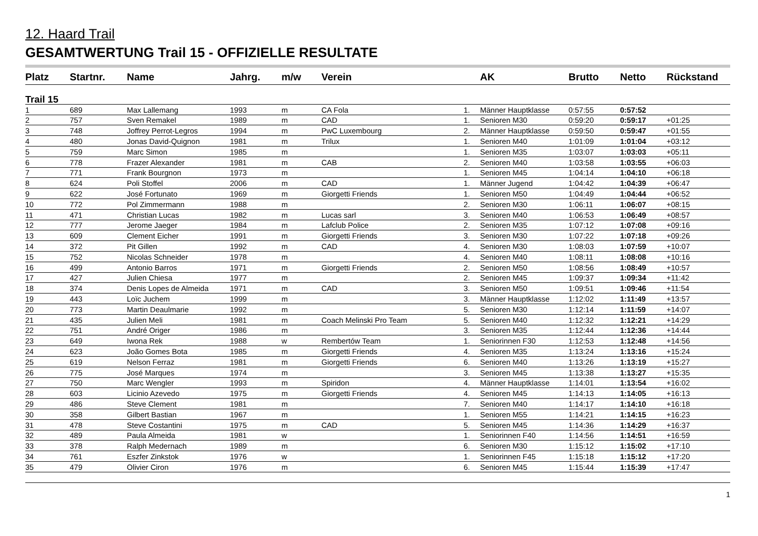12. Haard Trail
GESAMTWERTUNG Trail 15 - OFFIZIELLE RESULTATE
| Platz | Startnr. | Name | Jahrg. | m/w | Verein | | AK | Brutto | Netto | Rückstand |
| --- | --- | --- | --- | --- | --- | --- | --- | --- | --- | --- |
| Trail 15 | | | | | | | | | | |
| 1 | 689 | Max Lallemang | 1993 | m | CA Fola | 1. | Männer Hauptklasse | 0:57:55 | 0:57:52 | |
| 2 | 757 | Sven Remakel | 1989 | m | CAD | 1. | Senioren M30 | 0:59:20 | 0:59:17 | +01:25 |
| 3 | 748 | Joffrey Perrot-Legros | 1994 | m | PwC Luxembourg | 2. | Männer Hauptklasse | 0:59:50 | 0:59:47 | +01:55 |
| 4 | 480 | Jonas David-Quignon | 1981 | m | Trilux | 1. | Senioren M40 | 1:01:09 | 1:01:04 | +03:12 |
| 5 | 759 | Marc Simon | 1985 | m | | 1. | Senioren M35 | 1:03:07 | 1:03:03 | +05:11 |
| 6 | 778 | Frazer Alexander | 1981 | m | CAB | 2. | Senioren M40 | 1:03:58 | 1:03:55 | +06:03 |
| 7 | 771 | Frank Bourgnon | 1973 | m | | 1. | Senioren M45 | 1:04:14 | 1:04:10 | +06:18 |
| 8 | 624 | Poli Stoffel | 2006 | m | CAD | 1. | Männer Jugend | 1:04:42 | 1:04:39 | +06:47 |
| 9 | 622 | José Fortunato | 1969 | m | Giorgetti Friends | 1. | Senioren M50 | 1:04:49 | 1:04:44 | +06:52 |
| 10 | 772 | Pol Zimmermann | 1988 | m | | 2. | Senioren M30 | 1:06:11 | 1:06:07 | +08:15 |
| 11 | 471 | Christian Lucas | 1982 | m | Lucas sarl | 3. | Senioren M40 | 1:06:53 | 1:06:49 | +08:57 |
| 12 | 777 | Jerome Jaeger | 1984 | m | Lafclub Police | 2. | Senioren M35 | 1:07:12 | 1:07:08 | +09:16 |
| 13 | 609 | Clement Eicher | 1991 | m | Giorgetti Friends | 3. | Senioren M30 | 1:07:22 | 1:07:18 | +09:26 |
| 14 | 372 | Pit Gillen | 1992 | m | CAD | 4. | Senioren M30 | 1:08:03 | 1:07:59 | +10:07 |
| 15 | 752 | Nicolas Schneider | 1978 | m | | 4. | Senioren M40 | 1:08:11 | 1:08:08 | +10:16 |
| 16 | 499 | Antonio Barros | 1971 | m | Giorgetti Friends | 2. | Senioren M50 | 1:08:56 | 1:08:49 | +10:57 |
| 17 | 427 | Julien Chiesa | 1977 | m | | 2. | Senioren M45 | 1:09:37 | 1:09:34 | +11:42 |
| 18 | 374 | Denis Lopes de Almeida | 1971 | m | CAD | 3. | Senioren M50 | 1:09:51 | 1:09:46 | +11:54 |
| 19 | 443 | Loïc Juchem | 1999 | m | | 3. | Männer Hauptklasse | 1:12:02 | 1:11:49 | +13:57 |
| 20 | 773 | Martin Deaulmarie | 1992 | m | | 5. | Senioren M30 | 1:12:14 | 1:11:59 | +14:07 |
| 21 | 435 | Julien Meli | 1981 | m | Coach Melinski Pro Team | 5. | Senioren M40 | 1:12:32 | 1:12:21 | +14:29 |
| 22 | 751 | André Origer | 1986 | m | | 3. | Senioren M35 | 1:12:44 | 1:12:36 | +14:44 |
| 23 | 649 | Iwona Rek | 1988 | w | Rembertów Team | 1. | Seniorinnen F30 | 1:12:53 | 1:12:48 | +14:56 |
| 24 | 623 | João Gomes Bota | 1985 | m | Giorgetti Friends | 4. | Senioren M35 | 1:13:24 | 1:13:16 | +15:24 |
| 25 | 619 | Nelson Ferraz | 1981 | m | Giorgetti Friends | 6. | Senioren M40 | 1:13:26 | 1:13:19 | +15:27 |
| 26 | 775 | José Marques | 1974 | m | | 3. | Senioren M45 | 1:13:38 | 1:13:27 | +15:35 |
| 27 | 750 | Marc Wengler | 1993 | m | Spiridon | 4. | Männer Hauptklasse | 1:14:01 | 1:13:54 | +16:02 |
| 28 | 603 | Licinio Azevedo | 1975 | m | Giorgetti Friends | 4. | Senioren M45 | 1:14:13 | 1:14:05 | +16:13 |
| 29 | 486 | Steve Clement | 1981 | m | | 7. | Senioren M40 | 1:14:17 | 1:14:10 | +16:18 |
| 30 | 358 | Gilbert Bastian | 1967 | m | | 1. | Senioren M55 | 1:14:21 | 1:14:15 | +16:23 |
| 31 | 478 | Steve Costantini | 1975 | m | CAD | 5. | Senioren M45 | 1:14:36 | 1:14:29 | +16:37 |
| 32 | 489 | Paula Almeida | 1981 | w | | 1. | Seniorinnen F40 | 1:14:56 | 1:14:51 | +16:59 |
| 33 | 378 | Ralph Medernach | 1989 | m | | 6. | Senioren M30 | 1:15:12 | 1:15:02 | +17:10 |
| 34 | 761 | Eszfer Zinkstok | 1976 | w | | 1. | Seniorinnen F45 | 1:15:18 | 1:15:12 | +17:20 |
| 35 | 479 | Olivier Ciron | 1976 | m | | 6. | Senioren M45 | 1:15:44 | 1:15:39 | +17:47 |
1